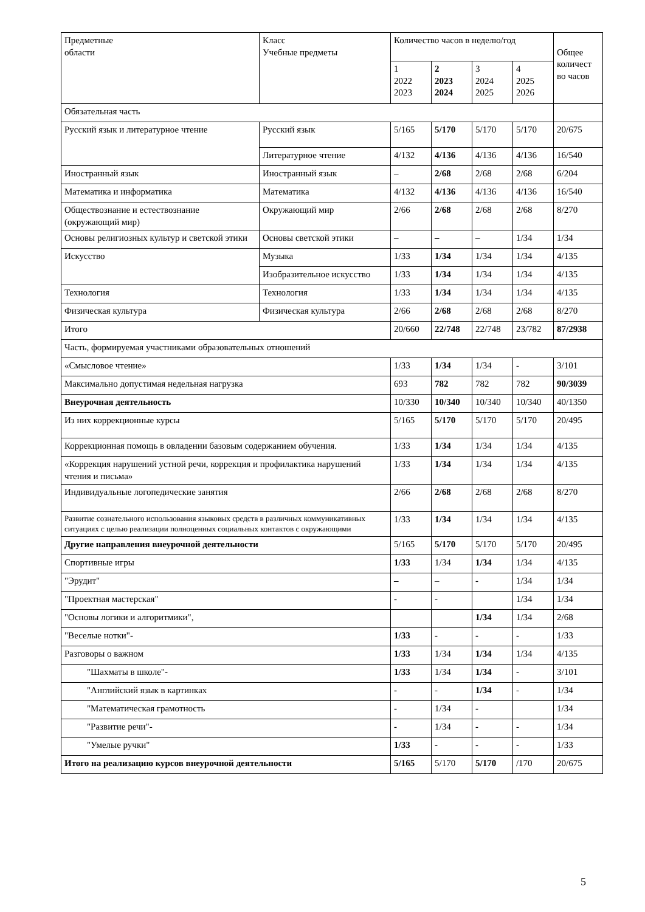| Предметные области | Класс Учебные предметы | Количество часов в неделю/год | | | | Общее количест во часов |
| --- | --- | --- | --- | --- | --- | --- |
| | | 1 2022 2023 | 2 2023 2024 | 3 2024 2025 | 4 2025 2026 | |
| Обязательная часть | | | | | | |
| Русский язык и литературное чтение | Русский язык | 5/165 | 5/170 | 5/170 | 5/170 | 20/675 |
| | Литературное чтение | 4/132 | 4/136 | 4/136 | 4/136 | 16/540 |
| Иностранный язык | Иностранный язык | – | 2/68 | 2/68 | 2/68 | 6/204 |
| Математика и информатика | Математика | 4/132 | 4/136 | 4/136 | 4/136 | 16/540 |
| Обществознание и естествознание (окружающий мир) | Окружающий мир | 2/66 | 2/68 | 2/68 | 2/68 | 8/270 |
| Основы религиозных культур и светской этики | Основы светской этики | – | – | – | 1/34 | 1/34 |
| Искусство | Музыка | 1/33 | 1/34 | 1/34 | 1/34 | 4/135 |
| | Изобразительное искусство | 1/33 | 1/34 | 1/34 | 1/34 | 4/135 |
| Технология | Технология | 1/33 | 1/34 | 1/34 | 1/34 | 4/135 |
| Физическая культура | Физическая культура | 2/66 | 2/68 | 2/68 | 2/68 | 8/270 |
| Итого | | 20/660 | 22/748 | 22/748 | 23/782 | 87/2938 |
| Часть, формируемая участниками образовательных отношений | | | | | | |
| «Смысловое чтение» | | 1/33 | 1/34 | 1/34 | - | 3/101 |
| Максимально допустимая недельная нагрузка | | 693 | 782 | 782 | 782 | 90/3039 |
| Внеурочная деятельность | | 10/330 | 10/340 | 10/340 | 10/340 | 40/1350 |
| Из них коррекционные курсы | | 5/165 | 5/170 | 5/170 | 5/170 | 20/495 |
| Коррекционная помощь в овладении базовым содержанием обучения. | | 1/33 | 1/34 | 1/34 | 1/34 | 4/135 |
| «Коррекция нарушений устной речи, коррекция и профилактика нарушений чтения и письма» | | 1/33 | 1/34 | 1/34 | 1/34 | 4/135 |
| Индивидуальные логопедические занятия | | 2/66 | 2/68 | 2/68 | 2/68 | 8/270 |
| Развитие сознательного использования языковых средств в различных коммуникативных ситуациях с целью реализации полноценных социальных контактов с окружающими | | 1/33 | 1/34 | 1/34 | 1/34 | 4/135 |
| Другие направления внеурочной деятельности | | 5/165 | 5/170 | 5/170 | 5/170 | 20/495 |
| Спортивные игры | | 1/33 | 1/34 | 1/34 | 1/34 | 4/135 |
| "Эрудит" | | – | – | - | 1/34 | 1/34 |
| "Проектная мастерская" | | - | - | | 1/34 | 1/34 |
| "Основы логики и алгоритмики", | | | | 1/34 | 1/34 | 2/68 |
| "Веселые нотки"- | | 1/33 | - | - | - | 1/33 |
| Разговоры о важном | | 1/33 | 1/34 | 1/34 | 1/34 | 4/135 |
| "Шахматы в школе"- | | 1/33 | 1/34 | 1/34 | - | 3/101 |
| "Английский язык в картинках | | - | - | 1/34 | - | 1/34 |
| "Математическая грамотность | | - | 1/34 | - | | 1/34 |
| "Развитие речи"- | | - | 1/34 | - | - | 1/34 |
| "Умелые ручки" | | 1/33 | - | - | - | 1/33 |
| Итого на реализацию курсов внеурочной деятельности | | 5/165 | 5/170 | 5/170 | /170 | 20/675 |
5